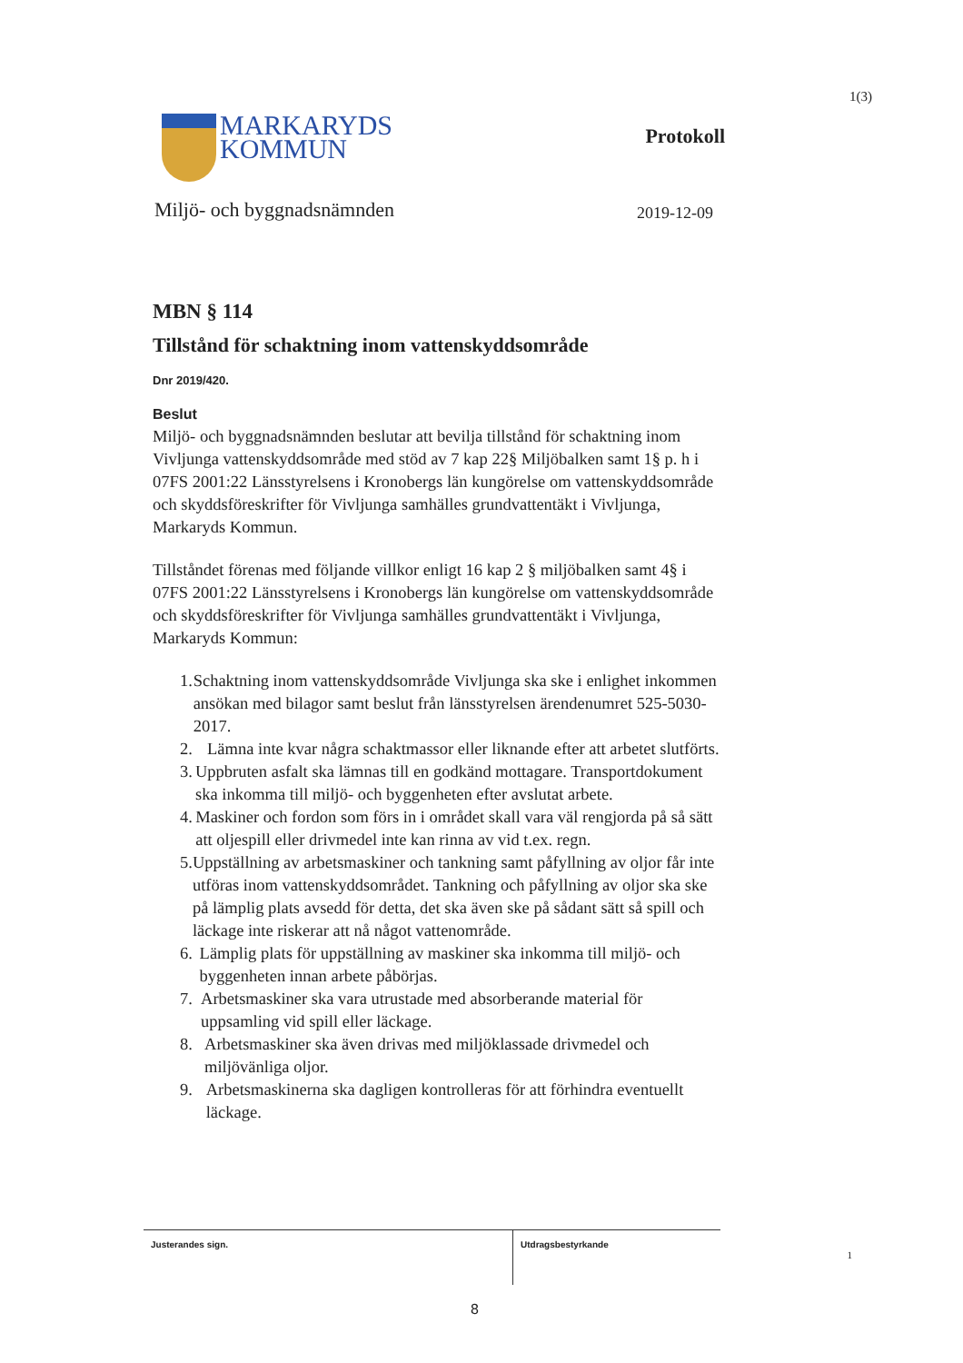1(3)
MARKARYDS
KOMMUN
Protokoll
Miljö- och byggnadsnämnden 2019-12-09
MBN § 114
Tillstånd för schaktning inom vattenskyddsområde
Dnr 2019/420.
Beslut
Miljö- och byggnadsnämnden beslutar att bevilja tillstånd för schaktning inom Vivljunga vattenskyddsområde med stöd av 7 kap 22§ Miljöbalken samt 1§ p. h i 07FS 2001:22 Länsstyrelsens i Kronobergs län kungörelse om vattenskyddsområde och skyddsföreskrifter för Vivljunga samhälles grundvattentäkt i Vivljunga, Markaryds Kommun.
Tillståndet förenas med följande villkor enligt 16 kap 2 § miljöbalken samt 4§ i 07FS 2001:22 Länsstyrelsens i Kronobergs län kungörelse om vattenskyddsområde och skyddsföreskrifter för Vivljunga samhälles grundvattentäkt i Vivljunga, Markaryds Kommun:
1. Schaktning inom vattenskyddsområde Vivljunga ska ske i enlighet inkommen ansökan med bilagor samt beslut från länsstyrelsen ärendenumret 525-5030-2017.
2. Lämna inte kvar några schaktmassor eller liknande efter att arbetet slutförts.
3. Uppbruten asfalt ska lämnas till en godkänd mottagare. Transportdokument ska inkomma till miljö- och byggenheten efter avslutat arbete.
4. Maskiner och fordon som förs in i området skall vara väl rengjorda på så sätt att oljespill eller drivmedel inte kan rinna av vid t.ex. regn.
5. Uppställning av arbetsmaskiner och tankning samt påfyllning av oljor får inte utföras inom vattenskyddsområdet. Tankning och påfyllning av oljor ska ske på lämplig plats avsedd för detta, det ska även ske på sådant sätt så spill och läckage inte riskerar att nå något vattenområde.
6. Lämplig plats för uppställning av maskiner ska inkomma till miljö- och byggenheten innan arbete påbörjas.
7. Arbetsmaskiner ska vara utrustade med absorberande material för uppsamling vid spill eller läckage.
8. Arbetsmaskiner ska även drivas med miljöklassade drivmedel och miljövänliga oljor.
9. Arbetsmaskinerna ska dagligen kontrolleras för att förhindra eventuellt läckage.
Justerandes sign. Utdragsbestyrkande
1
8